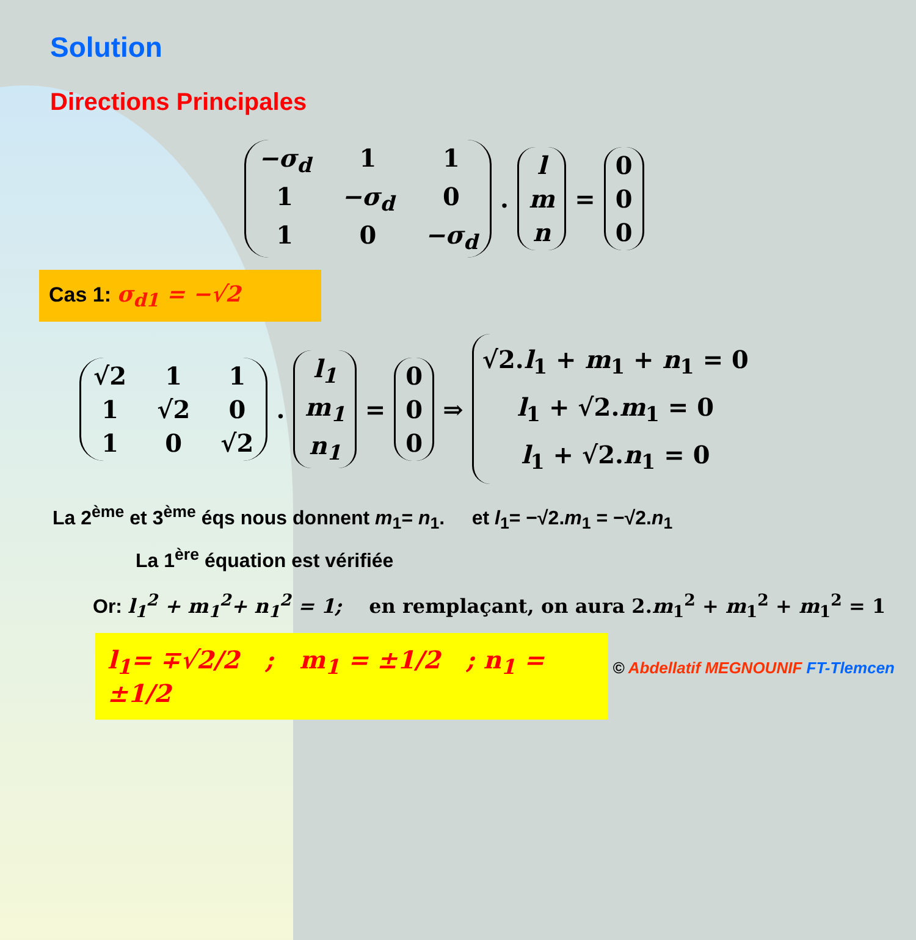Solution
Directions Principales
−σ<sub>d</sub> 1 1 1 −σ<sub>d</sub> 0 1 0 −σ<sub>d</sub> . l m n = 0 0 0
Cas 1: σ<sub>d1</sub> = −√2
√2 1 1 1 √2 0 1 0 √2 . l<sub>1</sub> m<sub>1</sub> n<sub>1</sub> = 0 0 0 ⇒ √2.l<sub>1</sub> + m<sub>1</sub> + n<sub>1</sub> = 0
l<sub>1</sub> + √2.m<sub>1</sub> = 0
l<sub>1</sub> + √2.n<sub>1</sub> = 0
La 2<sup>ème</sup> et 3<sup>ème</sup> éqs nous donnent m<sub>1</sub>= n<sub>1</sub>. et l<sub>1</sub>= −√2.m<sub>1</sub> = −√2.n<sub>1</sub>
La 1<sup>ère</sup> équation est vérifiée
Or: l<sub>1</sub><sup>2</sup> + m<sub>1</sub><sup>2</sup>+ n<sub>1</sub><sup>2</sup> = 1; en remplaçant, on aura 2.m<sub>1</sub><sup>2</sup> + m<sub>1</sub><sup>2</sup> + m<sub>1</sub><sup>2</sup> = 1
l<sub>1</sub>= ∓√2/2 ; m<sub>1</sub> = ±1/2 ; n<sub>1</sub> = ±1/2
© Abdellatif MEGNOUNIF FT-Tlemcen